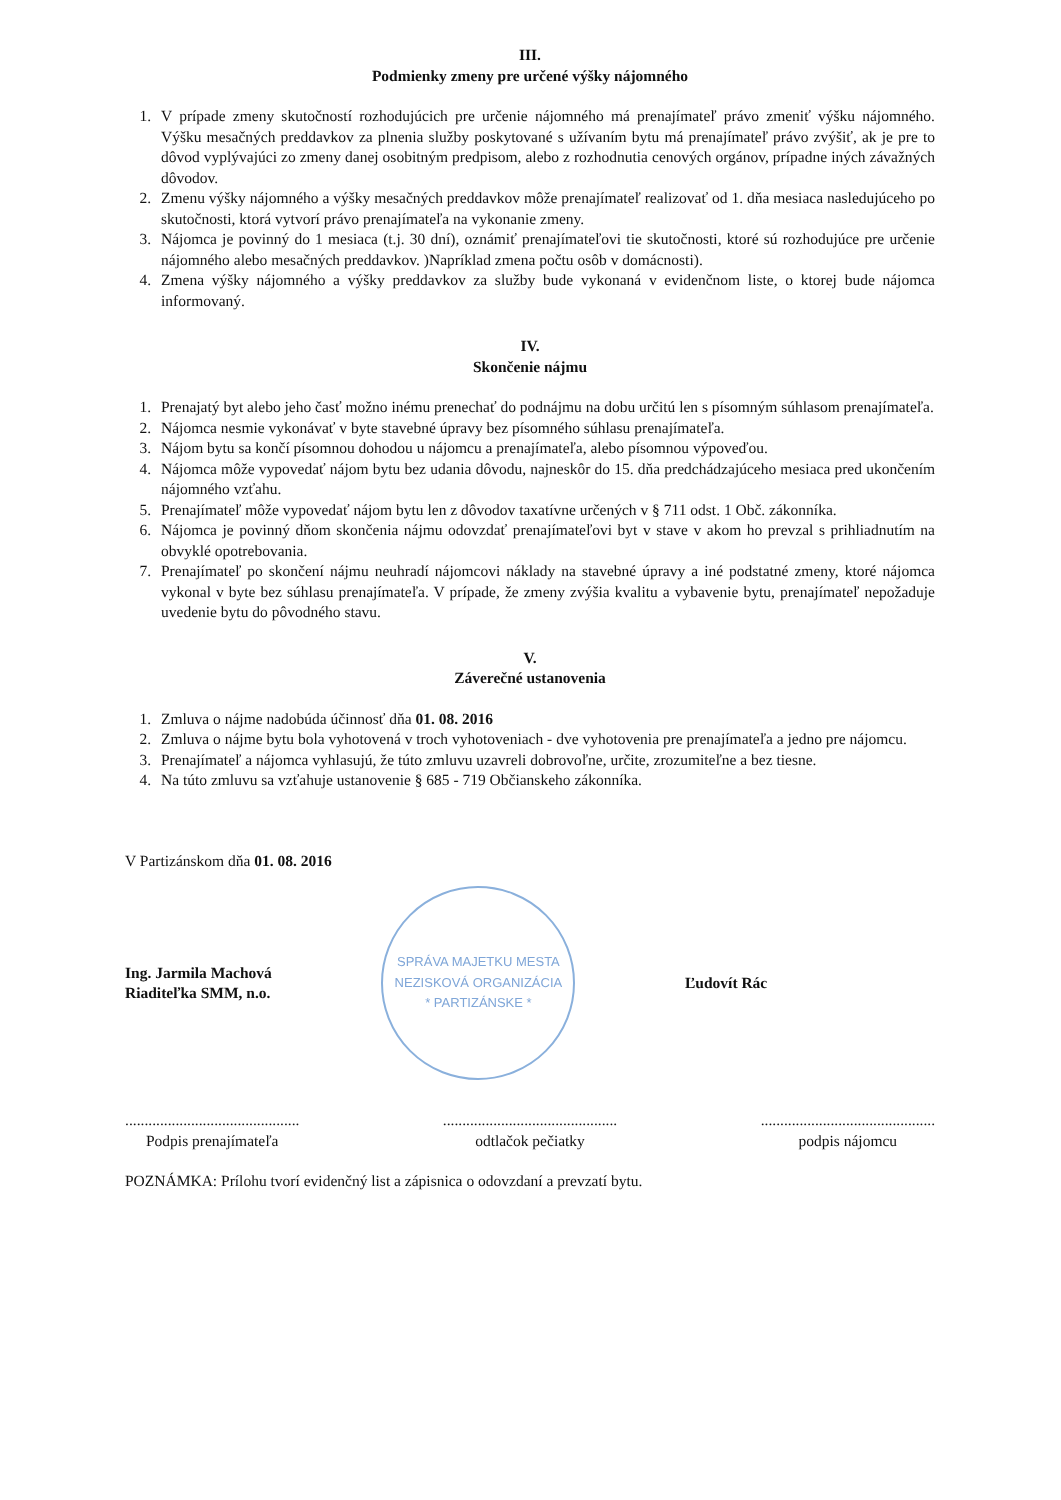III.
Podmienky zmeny pre určené výšky nájomného
1. V prípade zmeny skutočností rozhodujúcich pre určenie nájomného má prenajímateľ právo zmeniť výšku nájomného. Výšku mesačných preddavkov za plnenia služby poskytované s užívaním bytu má prenajímateľ právo zvýšiť, ak je pre to dôvod vyplývajúci zo zmeny danej osobitným predpisom, alebo z rozhodnutia cenových orgánov, prípadne iných závažných dôvodov.
2. Zmenu výšky nájomného a výšky mesačných preddavkov môže prenajímateľ realizovať od 1. dňa mesiaca nasledujúceho po skutočnosti, ktorá vytvorí právo prenajímateľa na vykonanie zmeny.
3. Nájomca je povinný do 1 mesiaca (t.j. 30 dní), oznámiť prenajímateľovi tie skutočnosti, ktoré sú rozhodujúce pre určenie nájomného alebo mesačných preddavkov. )Napríklad zmena počtu osôb v domácnosti).
4. Zmena výšky nájomného a výšky preddavkov za služby bude vykonaná v evidenčnom liste, o ktorej bude nájomca informovaný.
IV.
Skončenie nájmu
1. Prenajatý byt alebo jeho časť možno inému prenechať do podnájmu na dobu určitú len s písomným súhlasom prenajímateľa.
2. Nájomca nesmie vykonávať v byte stavebné úpravy bez písomného súhlasu prenajímateľa.
3. Nájom bytu sa končí písomnou dohodou u nájomcu a prenajímateľa, alebo písomnou výpoveďou.
4. Nájomca môže vypovedať nájom bytu bez udania dôvodu, najneskôr do 15. dňa predchádzajúceho mesiaca pred ukončením nájomného vzťahu.
5. Prenajímateľ môže vypovedať nájom bytu len z dôvodov taxatívne určených v § 711 odst. 1 Obč. zákonníka.
6. Nájomca je povinný dňom skončenia nájmu odovzdať prenajímateľovi byt v stave v akom ho prevzal s prihliadnutím na obvyklé opotrebovania.
7. Prenajímateľ po skončení nájmu neuhradí nájomcovi náklady na stavebné úpravy a iné podstatné zmeny, ktoré nájomca vykonal v byte bez súhlasu prenajímateľa. V prípade, že zmeny zvýšia kvalitu a vybavenie bytu, prenajímateľ nepožaduje uvedenie bytu do pôvodného stavu.
V.
Záverečné ustanovenia
1. Zmluva o nájme nadobúda účinnosť dňa 01. 08. 2016
2. Zmluva o nájme bytu bola vyhotovená v troch vyhotoveniach - dve vyhotovenia pre prenajímateľa a jedno pre nájomcu.
3. Prenajímateľ a nájomca vyhlasujú, že túto zmluvu uzavreli dobrovoľne, určite, zrozumiteľne a bez tiesne.
4. Na túto zmluvu sa vzťahuje ustanovenie § 685 - 719 Občianskeho zákonníka.
V Partizánskom dňa 01. 08. 2016
Ing. Jarmila Machová
Riaditeľka SMM, n.o.
SPRÁVA MAJETKU MESTA
NEZISKOVÁ ORGANIZÁCIA
* PARTIZÁNSKE *
Ľudovít Rác
.............................................
Podpis prenajímateľa
.............................................
odtlačok pečiatky
.............................................
podpis nájomcu
POZNÁMKA: Prílohu tvorí evidenčný list a zápisnica o odovzdaní a prevzatí bytu.